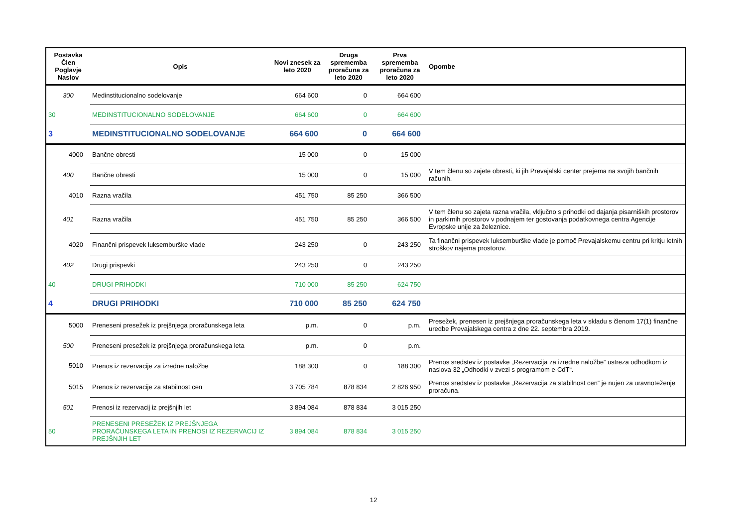| Postavka Člen Poglavje Naslov | Opis | Novi znesek za leto 2020 | Druga sprememba proračuna za leto 2020 | Prva sprememba proračuna za leto 2020 | Opombe |
| --- | --- | --- | --- | --- | --- |
| 300 | Medinstitucionalno sodelovanje | 664 600 | 0 | 664 600 | |
| 30 | MEDINSTITUCIONALNO SODELOVANJE | 664 600 | 0 | 664 600 | |
| 3 | MEDINSTITUCIONALNO SODELOVANJE | 664 600 | 0 | 664 600 | |
| 4000 | Bančne obresti | 15 000 | 0 | 15 000 | |
| 400 | Bančne obresti | 15 000 | 0 | 15 000 | V tem členu so zajete obresti, ki jih Prevajalski center prejema na svojih bančnih računih. |
| 4010 | Razna vračila | 451 750 | 85 250 | 366 500 | |
| 401 | Razna vračila | 451 750 | 85 250 | 366 500 | V tem členu so zajeta razna vračila, vključno s prihodki od dajanja pisarniških prostorov in parkirnih prostorov v podnajem ter gostovanja podatkovnega centra Agencije Evropske unije za železnice. |
| 4020 | Finančni prispevek luksemburške vlade | 243 250 | 0 | 243 250 | Ta finančni prispevek luksemburške vlade je pomoč Prevajalskemu centru pri kritju letnih stroškov najema prostorov. |
| 402 | Drugi prispevki | 243 250 | 0 | 243 250 | |
| 40 | DRUGI PRIHODKI | 710 000 | 85 250 | 624 750 | |
| 4 | DRUGI PRIHODKI | 710 000 | 85 250 | 624 750 | |
| 5000 | Preneseni presežek iz prejšnjega proračunskega leta | p.m. | 0 | p.m. | Presežek, prenesen iz prejšnjega proračunskega leta v skladu s členom 17(1) finančne uredbe Prevajalskega centra z dne 22. septembra 2019. |
| 500 | Preneseni presežek iz prejšnjega proračunskega leta | p.m. | 0 | p.m. | |
| 5010 | Prenos iz rezervacije za izredne naložbe | 188 300 | 0 | 188 300 | Prenos sredstev iz postavke „Rezervacija za izredne naložbe“ ustreza odhodkom iz naslova 32 „Odhodki v zvezi s programom e-CdT“. |
| 5015 | Prenos iz rezervacije za stabilnost cen | 3 705 784 | 878 834 | 2 826 950 | Prenos sredstev iz postavke „Rezervacija za stabilnost cen“ je nujen za uravnoteženje proračuna. |
| 501 | Prenosi iz rezervacij iz prejšnjih let | 3 894 084 | 878 834 | 3 015 250 | |
| 50 | PRENESENI PRESEŽEK IZ PREJŠNJEGA PRORAČUNSKEGA LETA IN PRENOSI IZ REZERVACIJ IZ PREJŠNJIH LET | 3 894 084 | 878 834 | 3 015 250 | |
12